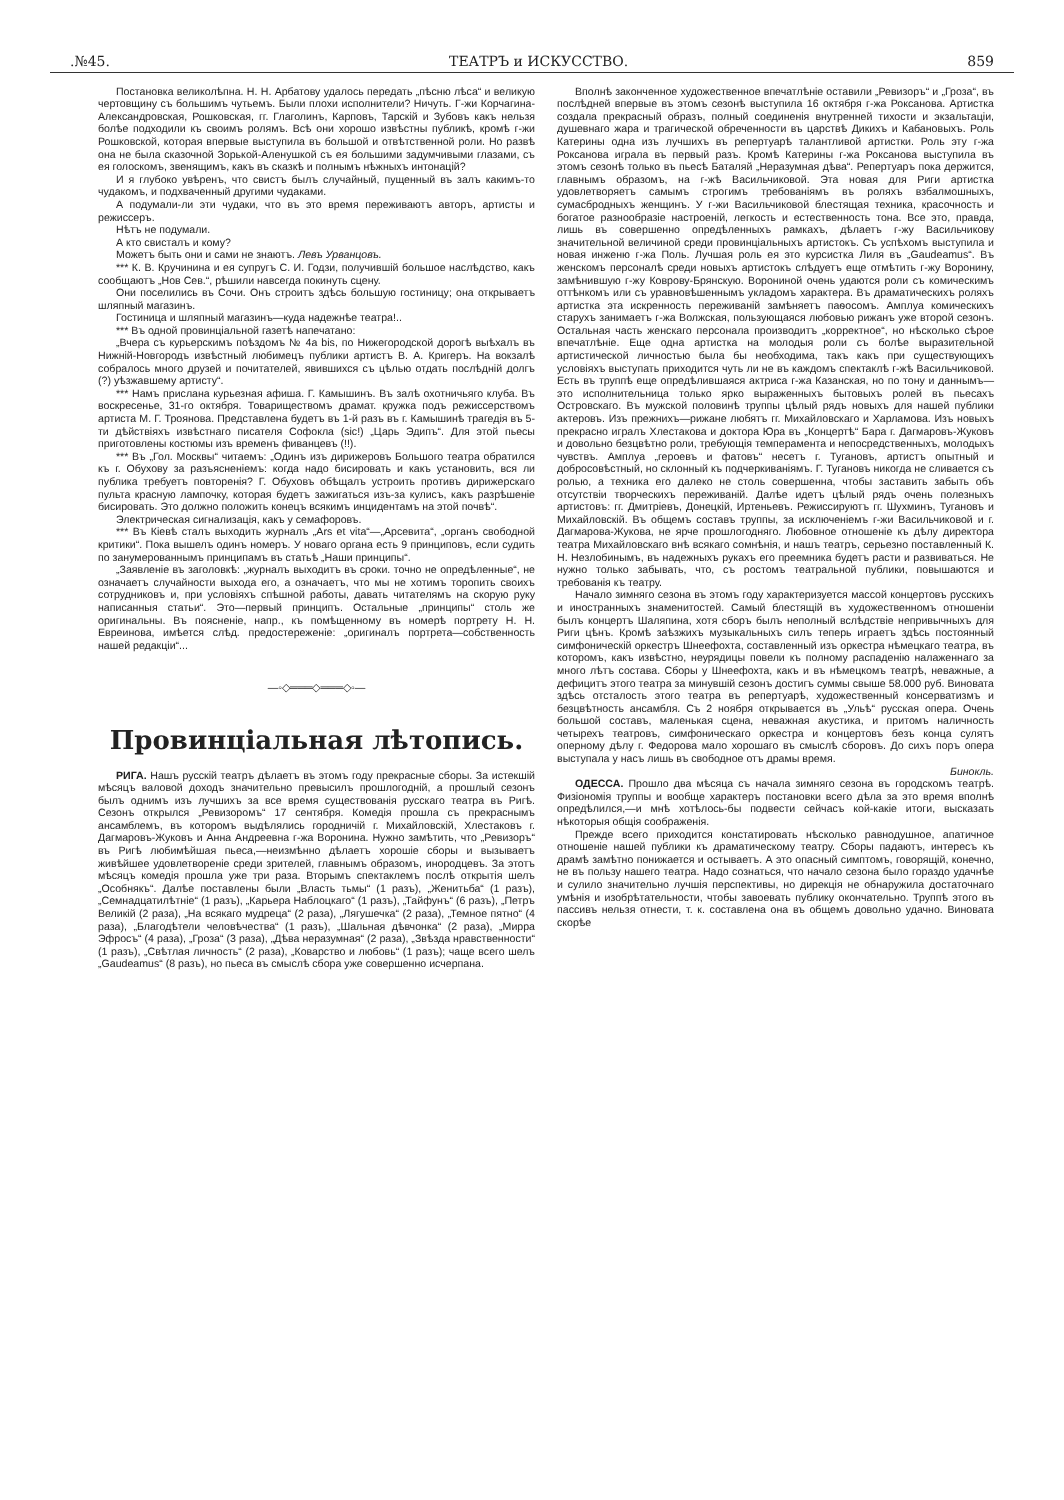.№45. ТЕАТРЪ и ИСКУССТВО. 859
Постановка великолѣпна. Н. Н. Арбатову удалось передать „пѣсню лѣса“ и великую чертовщину съ большимъ чутьемъ. Были плохи исполнители? Ничуть. Г-жи Корчагина-Александровская, Рошковская, гг. Глаголинъ, Карповъ, Тарскій и Зубовъ какъ нельзя болѣе подходили къ своимъ ролямъ. Всѣ они хорошо извѣстны публикѣ, кромѣ г-жи Рошковской, которая впервые выступила въ большой и отвѣтственной роли. Но развѣ она не была сказочной Зорькой-Аленушкой съ ея большими задумчивыми глазами, съ ея голоскомъ, звенящимъ, какъ въ сказкѣ и полнымъ нѣжныхъ интонацій?
И я глубоко увѣренъ, что свистъ былъ случайный, пущенный въ залъ какимъ-то чудакомъ, и подхваченный другими чудаками.
А подумали-ли эти чудаки, что въ это время переживаютъ авторъ, артисты и режиссеръ.
Нѣтъ не подумали.
А кто свисталъ и кому?
Можетъ быть они и сами не знаютъ. Левъ Урванцовъ.
*** К. В. Кручинина и ея супругъ С. И. Годзи, получившій большое наслѣдство, какъ сообщаютъ „Нов Сев.“, рѣшили навсегда покинуть сцену.
Они поселились въ Сочи. Онъ строитъ здѣсь большую гостиницу; она открываетъ шляпный магазинъ.
Гостиница и шляпный магазинъ—куда надежнѣе театра!..
*** Въ одной провинціальной газетѣ напечатано:
„Вчера съ курьерскимъ поѣздомъ № 4a bis, по Нижегородской дорогѣ выѣхалъ въ Нижній-Новгородъ извѣстный любимецъ публики артистъ В. А. Кригеръ. На вокзалѣ собралось много друзей и почитателей, явившихся съ цѣлью отдать послѣдній долгъ (?) уѣзжавшему артисту“.
*** Намъ прислана курьезная афиша. Г. Камышинъ. Въ залѣ охотничьяго клуба. Въ воскресенье, 31-го октября. Товариществомъ драмат. кружка подъ режиссерствомъ артиста М. Г. Троянова. Представлена будетъ въ 1-й разъ въ г. Камышинѣ трагедія въ 5-ти дѣйствіяхъ извѣстнаго писателя Софокла (sic!) „Царь Эдипъ“. Для этой пьесы приготовлены костюмы изъ временъ фиванцевъ (!!).
*** Въ „Гол. Москвы“ читаемъ: „Одинъ изъ дирижеровъ Большого театра обратился къ г. Обухову за разъясненіемъ: когда надо бисировать и какъ установить, вся ли публика требуетъ повторенія? Г. Обуховъ обѣщалъ устроить противъ дирижерскаго пульта красную лампочку, которая будетъ зажигаться изъ-за кулисъ, какъ разрѣшеніе бисировать. Это должно положить конецъ всякимъ инцидентамъ на этой почвѣ“.
Электрическая сигнализація, какъ у семафоровъ.
*** Въ Кіевѣ сталъ выходить журналъ „Ars et vita“—„Арсевита“, „органъ свободной критики“. Пока вышелъ одинъ номеръ. У новаго органа есть 9 принциповъ, если судить по занумерованнымъ принципамъ въ статьѣ „Наши принципы“.
„Заявленіе въ заголовкѣ: „журналъ выходитъ въ сроки. точно не опредѣленные“, не означаетъ случайности выхода его, а означаетъ, что мы не хотимъ торопить своихъ сотрудниковъ и, при условіяхъ спѣшной работы, давать читателямъ на скорую руку написанныя статьи“. Это—первый принципъ. Остальные „принципы“ столь же оригинальны. Въ поясненіе, напр., къ помѣщенному въ номерѣ портрету Н. Н. Евреинова, имѣется слѣд. предостереженіе: „оригиналъ портрета—собственность нашей редакціи“...
—◦◇═══◇═══◇◦—
Провинціальная лѣтопись.
РИГА. Нашъ русскій театръ дѣлаетъ въ этомъ году прекрасные сборы. За истекшій мѣсяцъ валовой доходъ значительно превысилъ прошлогодній, а прошлый сезонъ былъ однимъ изъ лучшихъ за все время существованія русскаго театра въ Ригѣ. Сезонъ открылся „Ревизоромъ“ 17 сентября. Комедія прошла съ прекраснымъ ансамблемъ, въ которомъ выдѣлялись городничій г. Михайловскій, Хлестаковъ г. Дагмаровъ-Жуковъ и Анна Андреевна г-жа Воронина. Нужно замѣтить, что „Ревизоръ“ въ Ригѣ любимѣйшая пьеса,—неизмѣнно дѣлаетъ хорошіе сборы и вызываетъ живѣйшее удовлетвореніе среди зрителей, главнымъ образомъ, инородцевъ. За этотъ мѣсяцъ комедія прошла уже три раза. Вторымъ спектаклемъ послѣ открытія шелъ „Особнякъ“. Далѣе поставлены были „Власть тьмы“ (1 разъ), „Женитьба“ (1 разъ), „Семнадцатилѣтніе“ (1 разъ), „Карьера Наблоцкаго“ (1 разъ), „Тайфунъ“ (6 разъ), „Петръ Великій (2 раза), „На всякаго мудреца“ (2 раза), „Лягушечка“ (2 раза), „Темное пятно“ (4 раза), „Благодѣтели человѣчества“ (1 разъ), „Шальная дѣвчонка“ (2 раза), „Мирра Эфросъ“ (4 раза), „Гроза“ (3 раза), „Дѣва неразумная“ (2 раза), „Звѣзда нравственности“ (1 разъ), „Свѣтлая личность“ (2 раза), „Коварство и любовь“ (1 разъ); чаще всего шелъ „Gaudeamus“ (8 разъ), но пьеса въ смыслѣ сбора уже совершенно исчерпана.
Вполнѣ законченное художественное впечатлѣніе оставили „Ревизоръ“ и „Гроза“, въ послѣдней впервые въ этомъ сезонѣ выступила 16 октября г-жа Роксанова. Артистка создала прекрасный образъ, полный соединенія внутренней тихости и экзальтаціи, душевнаго жара и трагической обреченности въ царствѣ Дикихъ и Кабановыхъ. Роль Катерины одна изъ лучшихъ въ репертуарѣ талантливой артистки. Роль эту г-жа Роксанова играла въ первый разъ. Кромѣ Катерины г-жа Роксанова выступила въ этомъ сезонѣ только въ пьесѣ Баталяй „Неразумная дѣва“. Репертуаръ пока держится, главнымъ образомъ, на г-жѣ Васильчиковой. Эта новая для Риги артистка удовлетворяетъ самымъ строгимъ требованіямъ въ роляхъ взбалмошныхъ, сумасбродныхъ женщинъ. У г-жи Васильчиковой блестящая техника, красочность и богатое разнообразіе настроеній, легкость и естественность тона. Все это, правда, лишь въ совершенно опредѣленныхъ рамкахъ, дѣлаетъ г-жу Васильчикову значительной величиной среди провинціальныхъ артистокъ. Съ успѣхомъ выступила и новая инженю г-жа Поль. Лучшая роль ея это курсистка Лиля въ „Gaudeamus“. Въ женскомъ персоналѣ среди новыхъ артистокъ слѣдуетъ еще отмѣтить г-жу Воронину, замѣнившую г-жу Коврову-Брянскую. Ворониной очень удаются роли съ комическимъ оттѣнкомъ или съ уравновѣшеннымъ укладомъ характера. Въ драматическихъ роляхъ артистка эта искренность переживаній замѣняетъ паѳосомъ. Амплуа комическихъ старухъ занимаетъ г-жа Волжская, пользующаяся любовью рижанъ уже второй сезонъ. Остальная часть женскаго персонала производитъ „корректное“, но нѣсколько сѣрое впечатлѣніе. Еще одна артистка на молодыя роли съ болѣе выразительной артистической личностью была бы необходима, такъ какъ при существующихъ условіяхъ выступать приходится чуть ли не въ каждомъ спектаклѣ г-жѣ Васильчиковой. Есть въ труппѣ еще опредѣлившаяся актриса г-жа Казанская, но по тону и даннымъ—это исполнительница только ярко выраженныхъ бытовыхъ ролей въ пьесахъ Островскаго. Въ мужской половинѣ труппы цѣлый рядъ новыхъ для нашей публики актеровъ. Изъ прежнихъ—рижане любятъ гг. Михайловскаго и Харламова. Изъ новыхъ прекрасно игралъ Хлестакова и доктора Юра въ „Концертѣ“ Бара г. Дагмаровъ-Жуковъ и довольно безцвѣтно роли, требующія темперамента и непосредственныхъ, молодыхъ чувствъ. Амплуа „героевъ и фатовъ“ несетъ г. Тугановъ, артистъ опытный и добросовѣстный, но склонный къ подчеркиваніямъ. Г. Тугановъ никогда не сливается съ ролью, а техника его далеко не столь совершенна, чтобы заставить забыть объ отсутствіи творческихъ переживаній. Далѣе идетъ цѣлый рядъ очень полезныхъ артистовъ: гг. Дмитріевъ, Донецкій, Иртеньевъ. Режиссируютъ гг. Шухминъ, Тугановъ и Михайловскій. Въ общемъ составъ труппы, за исключеніемъ г-жи Васильчиковой и г. Дагмарова-Жукова, не ярче прошлогодняго. Любовное отношеніе къ дѣлу директора театра Михайловскаго внѣ всякаго сомнѣнія, и нашъ театръ, серьезно поставленный К. Н. Незлобинымъ, въ надежныхъ рукахъ его преемника будетъ расти и развиваться. Не нужно только забывать, что, съ ростомъ театральной публики, повышаются и требованія къ театру.
Начало зимняго сезона въ этомъ году характеризуется массой концертовъ русскихъ и иностранныхъ знаменитостей. Самый блестящій въ художественномъ отношеніи былъ концертъ Шаляпина, хотя сборъ былъ неполный вслѣдствіе непривычныхъ для Риги цѣнъ. Кромѣ заѣзжихъ музыкальныхъ силъ теперь играетъ здѣсь постоянный симфоническій оркестръ Шнеефохта, составленный изъ оркестра нѣмецкаго театра, въ которомъ, какъ извѣстно, неурядицы повели къ полному распаденію налаженнаго за много лѣтъ состава. Сборы у Шнеефохта, какъ и въ нѣмецкомъ театрѣ, неважные, а дефицитъ этого театра за минувшій сезонъ достигъ суммы свыше 58.000 руб. Виновата здѣсь отсталость этого театра въ репертуарѣ, художественный консерватизмъ и безцвѣтность ансамбля. Съ 2 ноября открывается въ „Ульѣ“ русская опера. Очень большой составъ, маленькая сцена, неважная акустика, и притомъ наличность четырехъ театровъ, симфоническаго оркестра и концертовъ безъ конца сулятъ оперному дѣлу г. Федорова мало хорошаго въ смыслѣ сборовъ. До сихъ поръ опера выступала у насъ лишь въ свободное отъ драмы время.
Бинокль.
ОДЕССА. Прошло два мѣсяца съ начала зимняго сезона въ городскомъ театрѣ. Физіономія труппы и вообще характеръ постановки всего дѣла за это время вполнѣ опредѣлился,—и мнѣ хотѣлось-бы подвести сейчасъ кой-какіе итоги, высказать нѣкоторыя общія соображенія.
Прежде всего приходится констатировать нѣсколько равнодушное, апатичное отношеніе нашей публики къ драматическому театру. Сборы падаютъ, интересъ къ драмѣ замѣтно понижается и остываетъ. А это опасный симптомъ, говорящій, конечно, не въ пользу нашего театра. Надо сознаться, что начало сезона было гораздо удачнѣе и сулило значительно лучшія перспективы, но дирекція не обнаружила достаточнаго умѣнія и изобрѣтательности, чтобы завоевать публику окончательно. Труппѣ этого въ пассивъ нельзя отнести, т. к. составлена она въ общемъ довольно удачно. Виновата скорѣе